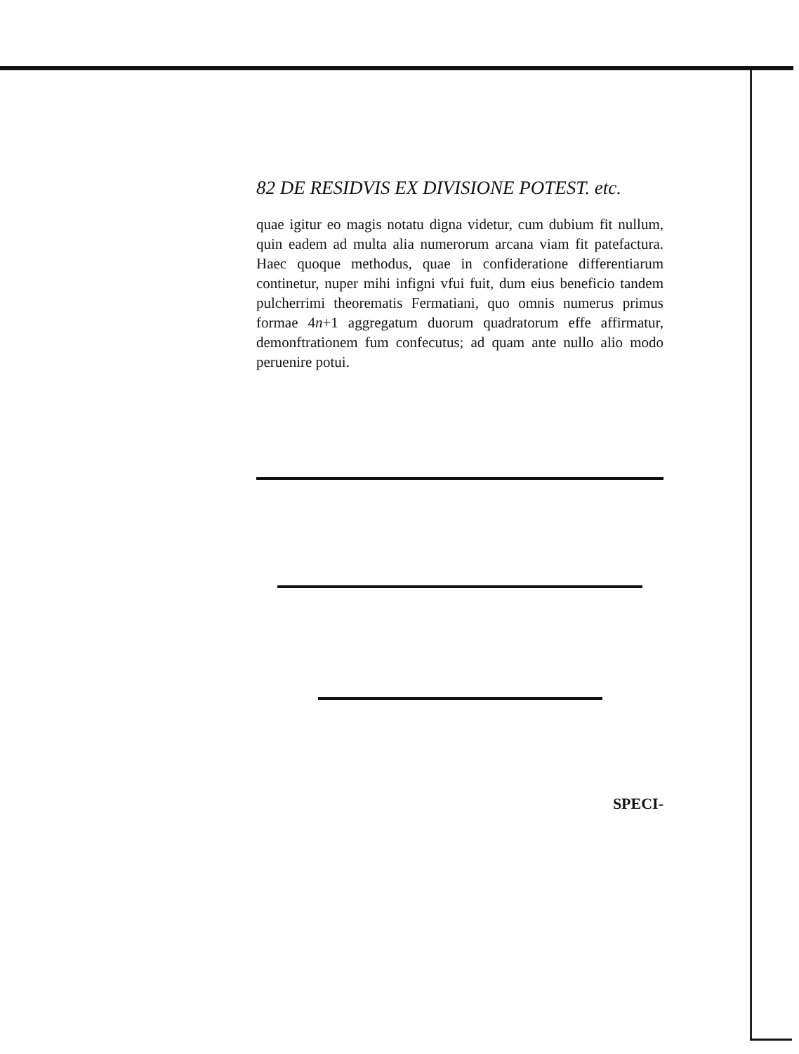82 DE RESIDVIS EX DIVISIONE POTEST. etc.
quae igitur eo magis notatu digna videtur, cum dubium fit nullum, quin eadem ad multa alia numerorum arcana viam fit patefactura. Haec quoque methodus, quae in confideratione differentiarum continetur, nuper mihi infigni vfui fuit, dum eius beneficio tandem pulcherrimi theorematis Fermatiani, quo omnis numerus primus formae 4n+1 aggregatum duorum quadratorum effe affirmatur, demonftrationem fum confecutus; ad quam ante nullo alio modo peruenire potui.
SPECI-